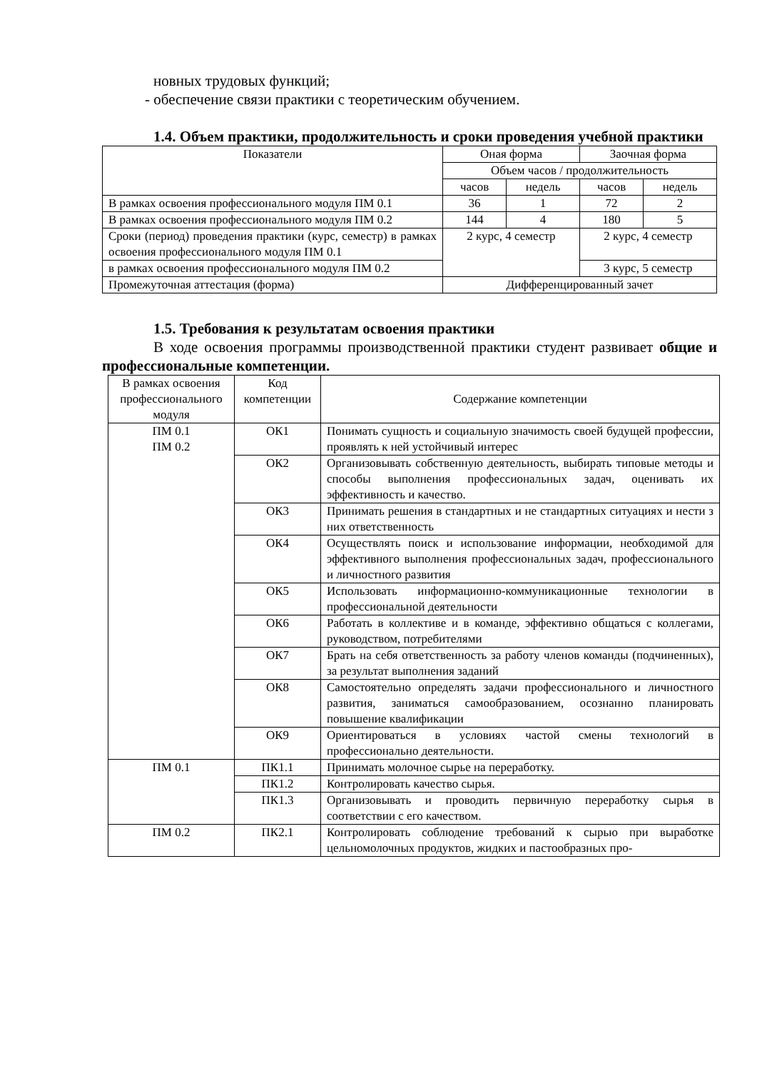новных трудовых функций;
- обеспечение связи практики с теоретическим обучением.
1.4. Объем практики, продолжительность и сроки проведения учебной практики
| Показатели | Оная форма | | Заочная форма | |
| --- | --- | --- | --- | --- |
| | Объем часов / продолжительность | | | |
| | часов | недель | часов | недель |
| В рамках освоения профессионального модуля ПМ 0.1 | 36 | 1 | 72 | 2 |
| В рамках освоения профессионального модуля ПМ 0.2 | 144 | 4 | 180 | 5 |
| Сроки (период) проведения практики (курс, семестр) в рамках освоения профессионального модуля ПМ 0.1 | 2 курс, 4 семестр | | 2 курс, 4 семестр | |
| в рамках освоения профессионального модуля ПМ 0.2 | | | 3 курс, 5 семестр | |
| Промежуточная аттестация (форма) | Дифференцированный зачет | | | |
1.5. Требования к результатам освоения практики
В ходе освоения программы производственной практики студент развивает общие и профессиональные компетенции.
| В рамках освоения профессионального модуля | Код компетенции | Содержание компетенции |
| --- | --- | --- |
| ПМ 0.1 ПМ 0.2 | ОК1 | Понимать сущность и социальную значимость своей будущей профессии, проявлять к ней устойчивый интерес |
| | ОК2 | Организовывать собственную деятельность, выбирать типовые методы и способы выполнения профессиональных задач, оценивать их эффективность и качество. |
| | ОК3 | Принимать решения в стандартных и не стандартных ситуациях и нести з них ответственность |
| | ОК4 | Осуществлять поиск и использование информации, необходимой для эффективного выполнения профессиональных задач, профессионального и личностного развития |
| | ОК5 | Использовать информационно-коммуникационные технологии в профессиональной деятельности |
| | ОК6 | Работать в коллективе и в команде, эффективно общаться с коллегами, руководством, потребителями |
| | ОК7 | Брать на себя ответственность за работу членов команды (подчиненных), за результат выполнения заданий |
| | ОК8 | Самостоятельно определять задачи профессионального и личностного развития, заниматься самообразованием, осознанно планировать повышение квалификации |
| | ОК9 | Ориентироваться в условиях частой смены технологий в профессионально деятельности. |
| ПМ 0.1 | ПК1.1 | Принимать молочное сырье на переработку. |
| | ПК1.2 | Контролировать качество сырья. |
| | ПК1.3 | Организовывать и проводить первичную переработку сырья в соответствии с его качеством. |
| ПМ 0.2 | ПК2.1 | Контролировать соблюдение требований к сырью при выработке цельномолочных продуктов, жидких и пастообразных про- |